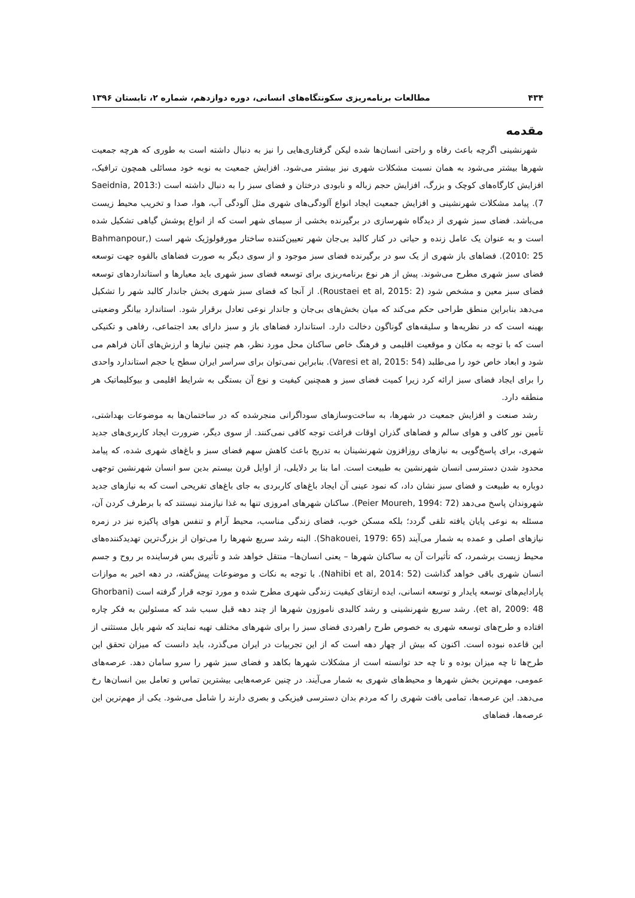۴۳۴ مطالعات برنامه‌ریزی سکونتگاه‌های انسانی، دوره دوازدهم، شماره ۲، تابستان ۱۳۹۶
مقدمه
شهرنشینی اگرچه باعث رفاه و راحتی انسان‌ها شده لیکن گرفتاری‌هایی را نیز به دنبال داشته است به طوری که هرچه جمعیت شهرها بیشتر می‌شود به همان نسبت مشکلات شهری نیز بیشتر می‌شود. افزایش جمعیت به نوبه خود مسائلی همچون ترافیک، افزایش کارگاه‌های کوچک و بزرگ، افزایش حجم زباله و نابودی درختان و فضای سبز را به دنبال داشته است (Saeidnia, 2013: 7). پیامد مشکلات شهرنشینی و افزایش جمعیت ایجاد انواع آلودگی‌های شهری مثل آلودگی آب، هوا، صدا و تخریب محیط زیست می‌باشد. فضای سبز شهری از دیدگاه شهرسازی در برگیرنده بخشی از سیمای شهر است که از انواع پوشش گیاهی تشکیل شده است و به عنوان یک عامل زنده و حیاتی در کنار کالبد بی‌جان شهر تعیین‌کننده ساختار مورفولوژیک شهر است (Bahmanpour, 2010: 25). فضاهای باز شهری از یک سو در برگیرنده فضای سبز موجود و از سوی دیگر به صورت فضاهای بالقوه جهت توسعه فضای سبز شهری مطرح می‌شوند. پیش از هر نوع برنامه‌ریزی برای توسعه فضای سبز شهری باید معیارها و استانداردهای توسعه فضای سبز معین و مشخص شود (Roustaei et al, 2015: 2). از آنجا که فضای سبز شهری بخش جاندار کالبد شهر را تشکیل می‌دهد بنابراین منطق طراحی حکم می‌کند که میان بخش‌های بی‌جان و جاندار نوعی تعادل برقرار شود. استاندارد بیانگر وضعیتی بهینه است که در نظریه‌ها و سلیقه‌های گوناگون دخالت دارد. استاندارد فضاهای باز و سبز دارای بعد اجتماعی، رفاهی و تکنیکی است که با توجه به مکان و موقعیت اقلیمی و فرهنگ خاص ساکنان محل مورد نظر، هم چنین نیازها و ارزش‌های آنان فراهم می شود و ابعاد خاص خود را می‌طلبد (Varesi et al, 2015: 54). بنابراین نمی‌توان برای سراسر ایران سطح یا حجم استاندارد واحدی را برای ایجاد فضای سبز ارائه کرد زیرا کمیت فضای سبز و همچنین کیفیت و نوع آن بستگی به شرایط اقلیمی و بیوکلیماتیک هر منطقه دارد.
رشد صنعت و افزایش جمعیت در شهرها، به ساخت‌وسازهای سوداگرانی منجرشده که در ساختمان‌ها به موضوعات بهداشتی، تأمین نور کافی و هوای سالم و فضاهای گذران اوقات فراغت توجه کافی نمی‌کنند. از سوی دیگر، ضرورت ایجاد کاربری‌های جدید شهری، برای پاسخ‌گویی به نیازهای روزافزون شهرنشینان به تدریج باعث کاهش سهم فضای سبز و باغ‌های شهری شده، که پیامد محدود شدن دسترسی انسان شهرنشین به طبیعت است. اما بنا بر دلایلی، از اوایل قرن بیستم بدین سو انسان شهرنشین توجهی دوباره به طبیعت و فضای سبز نشان داد، که نمود عینی آن ایجاد باغ‌های کاربردی به جای باغ‌های تفریحی است که به نیازهای جدید شهروندان پاسخ می‌دهد (Peier Moureh, 1994: 72). ساکنان شهرهای امروزی تنها به غذا نیازمند نیستند که با برطرف کردن آن، مسئله به نوعی پایان یافته تلقی گردد؛ بلکه مسکن خوب، فضای زندگی مناسب، محیط آرام و تنفس هوای پاکیزه نیز در زمره نیازهای اصلی و عمده به شمار می‌آیند (Shakouei, 1979: 65). البته رشد سریع شهرها را می‌توان از بزرگ‌ترین تهدیدکننده‌های محیط زیست برشمرد، که تأثیرات آن به ساکنان شهرها – یعنی انسان‌ها– منتقل خواهد شد و تأثیری بس فرساینده بر روح و جسم انسان شهری باقی خواهد گذاشت (Nahibi et al, 2014: 52). با توجه به نکات و موضوعات پیش‌گفته، در دهه اخیر به موازات پارادایم‌های توسعه پایدار و توسعه انسانی، ایده ارتقای کیفیت زندگی شهری مطرح شده و مورد توجه قرار گرفته است (Ghorbani et al, 2009: 48). رشد سریع شهرنشینی و رشد کالبدی ناموزون شهرها از چند دهه قبل سبب شد که مسئولین به فکر چاره افتاده و طرح‌های توسعه شهری به خصوص طرح راهبردی فضای سبز را برای شهرهای مختلف تهیه نمایند که شهر بابل مستثنی از این قاعده نبوده است. اکنون که بیش از چهار دهه است که از این تجربیات در ایران می‌گذرد، باید دانست که میزان تحقق این طرح‌ها تا چه میزان بوده و تا چه حد توانسته است از مشکلات شهرها بکاهد و فضای سبز شهر را سرو سامان دهد. عرصه‌های عمومی، مهم‌ترین بخش شهرها و محیط‌های شهری به شمار می‌آیند. در چنین عرصه‌هایی بیشترین تماس و تعامل بین انسان‌ها رخ می‌دهد. این عرصه‌ها، تمامی بافت شهری را که مردم بدان دسترسی فیزیکی و بصری دارند را شامل می‌شود. یکی از مهم‌ترین این عرصه‌ها، فضاهای